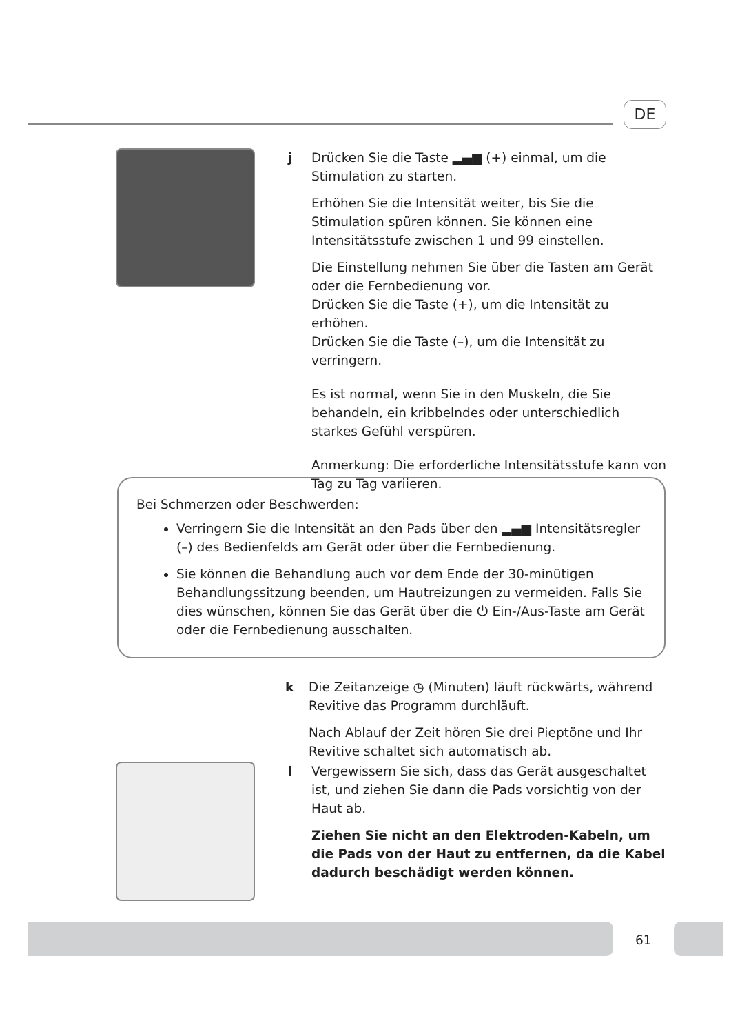DE
j Drücken Sie die Taste ▂▄▆ (+) einmal, um die Stimulation zu starten.
Erhöhen Sie die Intensität weiter, bis Sie die Stimulation spüren können. Sie können eine Intensitätsstufe zwischen 1 und 99 einstellen.
Die Einstellung nehmen Sie über die Tasten am Gerät oder die Fernbedienung vor.
Drücken Sie die Taste (+), um die Intensität zu erhöhen.
Drücken Sie die Taste (–), um die Intensität zu verringern.
Es ist normal, wenn Sie in den Muskeln, die Sie behandeln, ein kribbelndes oder unterschiedlich starkes Gefühl verspüren.
Anmerkung: Die erforderliche Intensitätsstufe kann von Tag zu Tag variieren.
Bei Schmerzen oder Beschwerden:
Verringern Sie die Intensität an den Pads über den ▂▄▆ Intensitätsregler (–) des Bedienfelds am Gerät oder über die Fernbedienung.
Sie können die Behandlung auch vor dem Ende der 30-minütigen Behandlungssitzung beenden, um Hautreizungen zu vermeiden. Falls Sie dies wünschen, können Sie das Gerät über die ⏻ Ein-/Aus-Taste am Gerät oder die Fernbedienung ausschalten.
k Die Zeitanzeige ◷ (Minuten) läuft rückwärts, während Revitive das Programm durchläuft.
Nach Ablauf der Zeit hören Sie drei Pieptöne und Ihr Revitive schaltet sich automatisch ab.
l Vergewissern Sie sich, dass das Gerät ausgeschaltet ist, und ziehen Sie dann die Pads vorsichtig von der Haut ab.
Ziehen Sie nicht an den Elektroden-Kabeln, um die Pads von der Haut zu entfernen, da die Kabel dadurch beschädigt werden können.
61